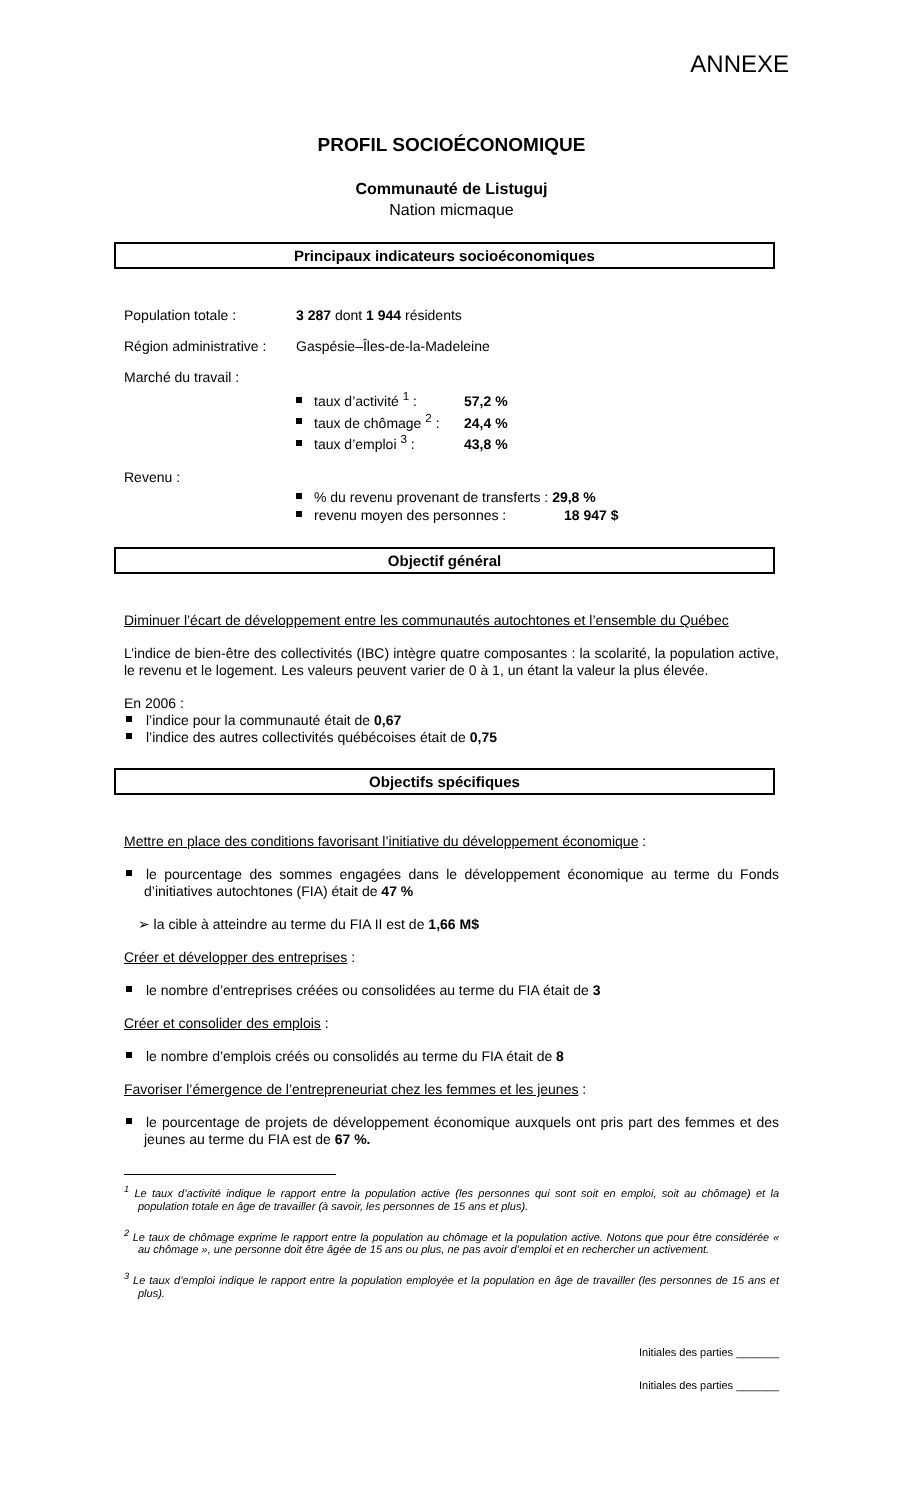ANNEXE
PROFIL SOCIOÉCONOMIQUE
Communauté de Listuguj
Nation micmaque
Principaux indicateurs socioéconomiques
Population totale : 3 287 dont 1 944 résidents
Région administrative :
Gaspésie–Îles-de-la-Madeleine
Marché du travail :
taux d’activité <sup>1</sup> : 57,2 %
taux de chômage <sup>2</sup> : 24,4 %
taux d’emploi <sup>3</sup> : 43,8 %
Revenu :
% du revenu provenant de transferts : 29,8 %
revenu moyen des personnes : 18 947 $
Objectif général
Diminuer l’écart de développement entre les communautés autochtones et l’ensemble du Québec
L’indice de bien-être des collectivités (IBC) intègre quatre composantes : la scolarité, la population active, le revenu et le logement. Les valeurs peuvent varier de 0 à 1, un étant la valeur la plus élevée.
En 2006 :
l’indice pour la communauté était de 0,67
l’indice des autres collectivités québécoises était de 0,75
Objectifs spécifiques
Mettre en place des conditions favorisant l’initiative du développement économique :
le pourcentage des sommes engagées dans le développement économique au terme du Fonds d’initiatives autochtones (FIA) était de 47 %
➢ la cible à atteindre au terme du FIA II est de 1,66 M$
Créer et développer des entreprises :
le nombre d’entreprises créées ou consolidées au terme du FIA était de 3
Créer et consolider des emplois :
le nombre d’emplois créés ou consolidés au terme du FIA était de 8
Favoriser l’émergence de l’entrepreneuriat chez les femmes et les jeunes :
le pourcentage de projets de développement économique auxquels ont pris part des femmes et des jeunes au terme du FIA est de 67 %.
<sup>1</sup> Le taux d’activité indique le rapport entre la population active (les personnes qui sont soit en emploi, soit au chômage) et la population totale en âge de travailler (à savoir, les personnes de 15 ans et plus).
<sup>2</sup> Le taux de chômage exprime le rapport entre la population au chômage et la population active. Notons que pour être considérée « au chômage », une personne doit être âgée de 15 ans ou plus, ne pas avoir d’emploi et en rechercher un activement.
<sup>3</sup> Le taux d’emploi indique le rapport entre la population employée et la population en âge de travailler (les personnes de 15 ans et plus).
Initiales des parties _______
Initiales des parties _______